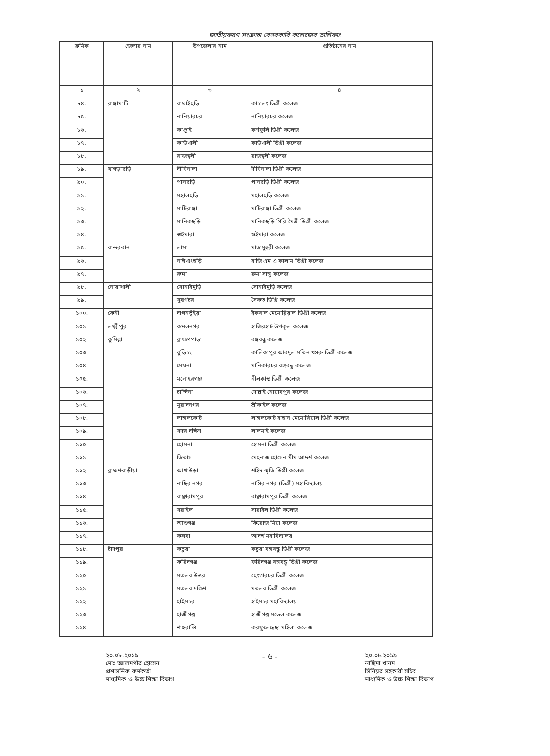জাতীয়করণ সংক্রান্ত বেসরকারি কলেজের তালিকাঃ
| ক্রমিক | জেলার নাম | উপজেলার নাম | প্রতিষ্ঠানের নাম |
| --- | --- | --- | --- |
| ১ | ২ | ৩ | ৪ |
| ৮৪. | রাঙ্গামাটি | বাঘাইছড়ি | কাচালং ডিগ্রী কলেজ |
| ৮৫. | | নানিয়ারচর | নানিয়ারচর কলেজ |
| ৮৬. | | কাপ্তাই | কর্ণফুলি ডিগ্রী কলেজ |
| ৮৭. | | কাউখালী | কাউখালী ডিগ্রী কলেজ |
| ৮৮. | | রাজস্থলী | রাজস্থলী কলেজ |
| ৮৯. | খাগড়াছড়ি | দীঘিনালা | দীঘিনালা ডিগ্রী কলেজ |
| ৯০. | | পানছড়ি | পানছড়ি ডিগ্রী কলেজ |
| ৯১. | | মহালছড়ি | মহালছড়ি কলেজ |
| ৯২. | | মাটিরাঙ্গা | মাটিরাঙ্গা ডিগ্রী কলেজ |
| ৯৩. | | মানিকছড়ি | মানিকছড়ি গিরি মৈত্রী ডিগ্রী কলেজ |
| ৯৪. | | গুইমারা | গুইমারা কলেজ |
| ৯৫. | বান্দরবান | লামা | মাতামুহুরী কলেজ |
| ৯৬. | | নাইখ্যংছড়ি | হাজি এম এ কালাম ডিগ্রী কলেজ |
| ৯৭. | | রুমা | রুমা সাঙ্গু কলেজ |
| ৯৮. | নোয়াখালী | সোনাইমুড়ি | সোনাইমুড়ি কলেজ |
| ৯৯. | | সুবর্ণচর | সৈকত ডিগ্রি কলেজ |
| ১০০. | ফেনী | দাগনভূঁইয়া | ইকবাল মেমোরিয়াল ডিগ্রী কলেজ |
| ১০১. | লক্ষ্মীপুর | কমলনগর | হাজিরহাট উপকূল কলেজ |
| ১০২. | কুমিল্লা | ব্রাহ্মণপাড়া | বঙ্গবন্ধু কলেজ |
| ১০৩. | | বুড়িচং | কালিকাপুর আবদুল মতিন খসরু ডিগ্রী কলেজ |
| ১০৪. | | মেঘনা | মানিকারচর বঙ্গবন্ধু কলেজ |
| ১০৫. | | মনোহরগঞ্জ | নীলকান্ত ডিগ্রী কলেজ |
| ১০৬. | | চান্দিনা | দোল্লাই নোয়াবপুর কলেজ |
| ১০৭. | | মুরাদনগর | শ্রীকাইল কলেজ |
| ১০৮. | | লাঙ্গলকোট | লাঙ্গলকোট হাছান মেমোরিয়াল ডিগ্রী কলেজ |
| ১০৯. | | সদর দক্ষিণ | লালমাই কলেজ |
| ১১০. | | হোমনা | হোমনা ডিগ্রী কলেজ |
| ১১১. | | তিতাস | মেহনাজ হোসেন মীম আদর্শ কলেজ |
| ১১২. | ব্রাহ্মণবাড়ীয়া | আখাউড়া | শহিদ স্মৃতি ডিগ্রী কলেজ |
| ১১৩. | | নাছির নগর | নাসির নগর (ডিগ্রী) মহাবিদ্যালয় |
| ১১৪. | | বাঞ্ছারামপুর | বাঞ্ছারামপুর ডিগ্রী কলেজ |
| ১১৫. | | সরাইল | সারাইল ডিগ্রী কলেজ |
| ১১৬. | | আশুগঞ্জ | ফিরোজ মিয়া কলেজ |
| ১১৭. | | কসবা | আদর্শ মহাবিদ্যালয় |
| ১১৮. | চাঁদপুর | কচুয়া | কচুয়া বঙ্গবন্ধু ডিগ্রী কলেজ |
| ১১৯. | | ফরিদগঞ্জ | ফরিদগঞ্জ বঙ্গবন্ধু ডিগ্রী কলেজ |
| ১২০. | | মতলব উত্তর | ছেংগারচর ডিগ্রী কলেজ |
| ১২১. | | মতলব দক্ষিণ | মতলব ডিগ্রী কলেজ |
| ১২২. | | হাইমচর | হাইমচর মহাবিদ্যালয় |
| ১২৩. | | হাজীগঞ্জ | হাজীগঞ্জ মডেল কলেজ |
| ১২৪. | | শাহরাস্তি | করফুলেন্নেছা মহিলা কলেজ |
২০.০৮.২০১৯
মোঃ আলমগীর হোসেন
প্রশাসনিক কর্মকর্তা
মাধ্যমিক ও উচ্চ শিক্ষা বিভাগ
- ৬ -
২০.০৮.২০১৯
নাছিমা খানম
সিনিয়র সহকারী সচিব
মাধ্যমিক ও উচ্চ শিক্ষা বিভাগ